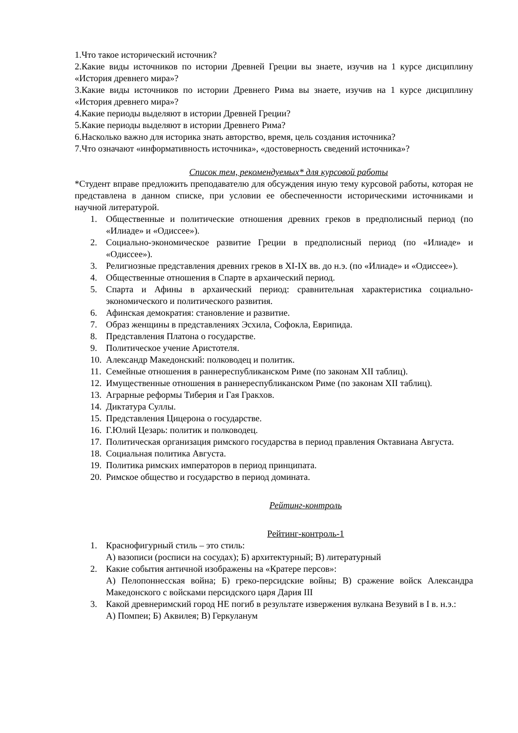1.Что такое исторический источник?
2.Какие виды источников по истории Древней Греции вы знаете, изучив на 1 курсе дисциплину «История древнего мира»?
3.Какие виды источников по истории Древнего Рима вы знаете, изучив на 1 курсе дисциплину «История древнего мира»?
4.Какие периоды выделяют в истории Древней Греции?
5.Какие периоды выделяют в истории Древнего Рима?
6.Насколько важно для историка знать авторство, время, цель создания источника?
7.Что означают «информативность источника», «достоверность сведений источника»?
Список тем, рекомендуемых* для курсовой работы
*Студент вправе предложить преподавателю для обсуждения иную тему курсовой работы, которая не представлена в данном списке, при условии ее обеспеченности историческими источниками и научной литературой.
1. Общественные и политические отношения древних греков в предполисный период (по «Илиаде» и «Одиссее»).
2. Социально-экономическое развитие Греции в предполисный период (по «Илиаде» и «Одиссее»).
3. Религиозные представления древних греков в XI-IX вв. до н.э. (по «Илиаде» и «Одиссее»).
4. Общественные отношения в Спарте в архаический период.
5. Спарта и Афины в архаический период: сравнительная характеристика социально-экономического и политического развития.
6. Афинская демократия: становление и развитие.
7. Образ женщины в представлениях Эсхила, Софокла, Еврипида.
8. Представления Платона о государстве.
9. Политическое учение Аристотеля.
10. Александр Македонский: полководец и политик.
11. Семейные отношения в раннереспубликанском Риме (по законам XII таблиц).
12. Имущественные отношения в раннереспубликанском Риме (по законам XII таблиц).
13. Аграрные реформы Тиберия и Гая Гракхов.
14. Диктатура Суллы.
15. Представления Цицерона о государстве.
16. Г.Юлий Цезарь: политик и полководец.
17. Политическая организация римского государства в период правления Октавиана Августа.
18. Социальная политика Августа.
19. Политика римских императоров в период принципата.
20. Римское общество и государство в период домината.
Рейтинг-контроль
Рейтинг-контроль-1
1. Краснофигурный стиль – это стиль:
А) вазописи (росписи на сосудах); Б) архитектурный; В) литературный
2. Какие события античной изображены на «Кратере персов»:
А) Пелопоннесская война; Б) греко-персидские войны; В) сражение войск Александра Македонского с войсками персидского царя Дария III
3. Какой древнеримский город НЕ погиб в результате извержения вулкана Везувий в I в. н.э.:
А) Помпеи; Б) Аквилея; В) Геркуланум